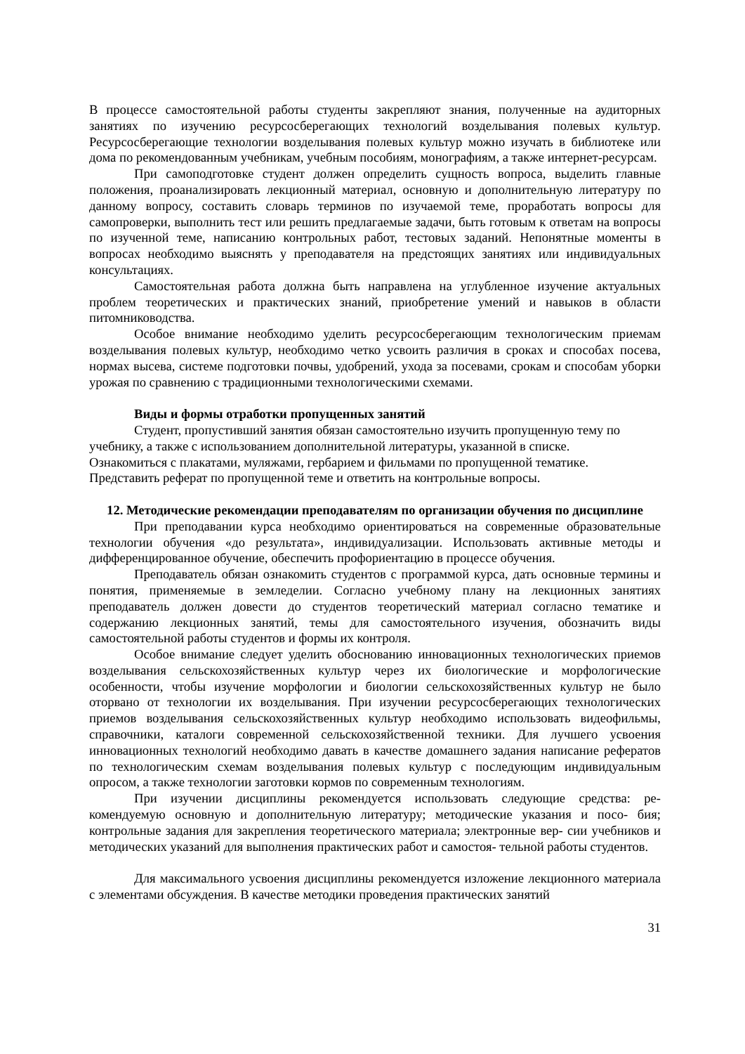В процессе самостоятельной работы студенты закрепляют знания, полученные на аудиторных занятиях по изучению ресурсосберегающих технологий возделывания полевых культур. Ресурсосберегающие технологии возделывания полевых культур можно изучать в библиотеке или дома по рекомендованным учебникам, учебным пособиям, монографиям, а также интернет-ресурсам.
При самоподготовке студент должен определить сущность вопроса, выделить главные положения, проанализировать лекционный материал, основную и дополнительную литературу по данному вопросу, составить словарь терминов по изучаемой теме, проработать вопросы для самопроверки, выполнить тест или решить предлагаемые задачи, быть готовым к ответам на вопросы по изученной теме, написанию контрольных работ, тестовых заданий. Непонятные моменты в вопросах необходимо выяснять у преподавателя на предстоящих занятиях или индивидуальных консультациях.
Самостоятельная работа должна быть направлена на углубленное изучение актуальных проблем теоретических и практических знаний, приобретение умений и навыков в области питомниководства.
Особое внимание необходимо уделить ресурсосберегающим технологическим приемам возделывания полевых культур, необходимо четко усвоить различия в сроках и способах посева, нормах высева, системе подготовки почвы, удобрений, ухода за посевами, срокам и способам уборки урожая по сравнению с традиционными технологическими схемами.
Виды и формы отработки пропущенных занятий
Студент, пропустивший занятия обязан самостоятельно изучить пропущенную тему по учебнику, а также с использованием дополнительной литературы, указанной в списке.
Ознакомиться с плакатами, муляжами, гербарием и фильмами по пропущенной тематике.
Представить реферат по пропущенной теме и ответить на контрольные вопросы.
12. Методические рекомендации преподавателям по организации обучения по дисциплине
При преподавании курса необходимо ориентироваться на современные образовательные технологии обучения «до результата», индивидуализации. Использовать активные методы и дифференцированное обучение, обеспечить профориентацию в процессе обучения.
Преподаватель обязан ознакомить студентов с программой курса, дать основные термины и понятия, применяемые в земледелии. Согласно учебному плану на лекционных занятиях преподаватель должен довести до студентов теоретический материал согласно тематике и содержанию лекционных занятий, темы для самостоятельного изучения, обозначить виды самостоятельной работы студентов и формы их контроля.
Особое внимание следует уделить обоснованию инновационных технологических приемов возделывания сельскохозяйственных культур через их биологические и морфологические особенности, чтобы изучение морфологии и биологии сельскохозяйственных культур не было оторвано от технологии их возделывания. При изучении ресурсосберегающих технологических приемов возделывания сельскохозяйственных культур необходимо использовать видеофильмы, справочники, каталоги современной сельскохозяйственной техники. Для лучшего усвоения инновационных технологий необходимо давать в качестве домашнего задания написание рефератов по технологическим схемам возделывания полевых культур с последующим индивидуальным опросом, а также технологии заготовки кормов по современным технологиям.
При изучении дисциплины рекомендуется использовать следующие средства: ре- комендуемую основную и дополнительную литературу; методические указания и посо- бия; контрольные задания для закрепления теоретического материала; электронные вер- сии учебников и методических указаний для выполнения практических работ и самостоя- тельной работы студентов.
Для максимального усвоения дисциплины рекомендуется изложение лекционного материала с элементами обсуждения. В качестве методики проведения практических занятий
31